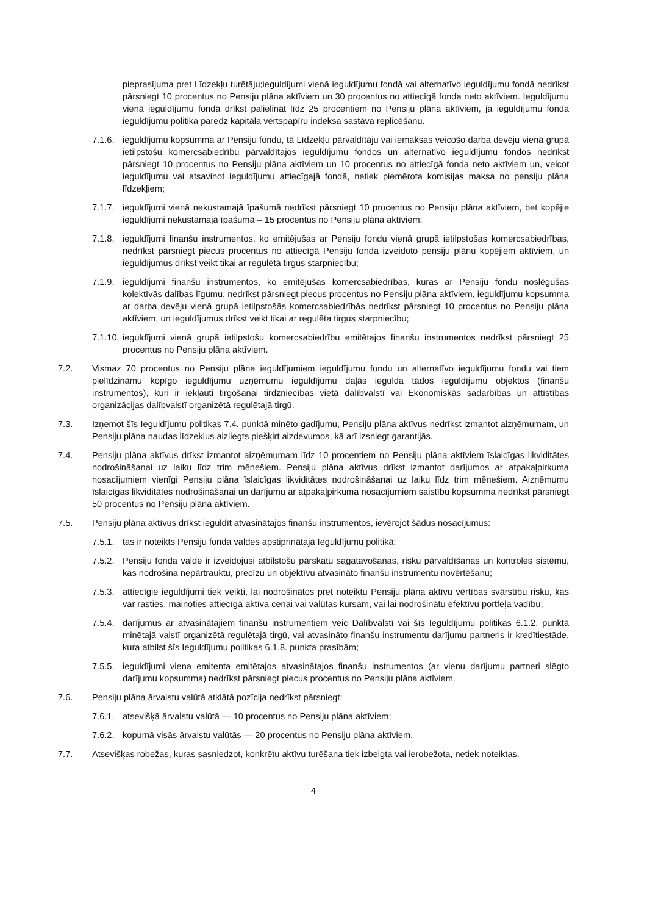pieprasījuma pret Līdzekļu turētāju;ieguldījumi vienā ieguldījumu fondā vai alternatīvo ieguldījumu fondā nedrīkst pārsniegt 10 procentus no Pensiju plāna aktīviem un 30 procentus no attiecīgā fonda neto aktīviem. Ieguldījumu vienā ieguldījumu fondā drīkst palielināt līdz 25 procentiem no Pensiju plāna aktīviem, ja ieguldījumu fonda ieguldījumu politika paredz kapitāla vērtspapīru indeksa sastāva replicēšanu.
7.1.6. ieguldījumu kopsumma ar Pensiju fondu, tā Līdzekļu pārvaldītāju vai iemaksas veicošo darba devēju vienā grupā ietilpstošu komercsabiedrību pārvaldītajos ieguldījumu fondos un alternatīvo ieguldījumu fondos nedrīkst pārsniegt 10 procentus no Pensiju plāna aktīviem un 10 procentus no attiecīgā fonda neto aktīviem un, veicot ieguldījumu vai atsavinot ieguldījumu attiecīgajā fondā, netiek piemērota komisijas maksa no pensiju plāna līdzekļiem;
7.1.7. ieguldījumi vienā nekustamajā īpašumā nedrīkst pārsniegt 10 procentus no Pensiju plāna aktīviem, bet kopējie ieguldījumi nekustamajā īpašumā – 15 procentus no Pensiju plāna aktīviem;
7.1.8. ieguldījumi finanšu instrumentos, ko emitējušas ar Pensiju fondu vienā grupā ietilpstošas komercsabiedrības, nedrīkst pārsniegt piecus procentus no attiecīgā Pensiju fonda izveidoto pensiju plānu kopējiem aktīviem, un ieguldījumus drīkst veikt tikai ar regulētā tirgus starpniecību;
7.1.9. ieguldījumi finanšu instrumentos, ko emitējušas komercsabiedrības, kuras ar Pensiju fondu noslēgušas kolektīvās dalības līgumu, nedrīkst pārsniegt piecus procentus no Pensiju plāna aktīviem, ieguldījumu kopsumma ar darba devēju vienā grupā ietilpstošās komercsabiedrībās nedrīkst pārsniegt 10 procentus no Pensiju plāna aktīviem, un ieguldījumus drīkst veikt tikai ar regulēta tirgus starpniecību;
7.1.10. ieguldījumi vienā grupā ietilpstošu komercsabiedrību emitētajos finanšu instrumentos nedrīkst pārsniegt 25 procentus no Pensiju plāna aktīviem.
7.2. Vismaz 70 procentus no Pensiju plāna ieguldījumiem ieguldījumu fondu un alternatīvo ieguldījumu fondu vai tiem pielīdzināmu kopīgo ieguldījumu uzņēmumu ieguldījumu daļās iegulda tādos ieguldījumu objektos (finanšu instrumentos), kuri ir iekļauti tirgošanai tirdzniecības vietā dalībvalstī vai Ekonomiskās sadarbības un attīstības organizācijas dalībvalstī organizētā regulētajā tirgū.
7.3. Izņemot šīs Ieguldījumu politikas 7.4. punktā minēto gadījumu, Pensiju plāna aktīvus nedrīkst izmantot aizņēmumam, un Pensiju plāna naudas līdzekļus aizliegts piešķirt aizdevumos, kā arī izsniegt garantijās.
7.4. Pensiju plāna aktīvus drīkst izmantot aizņēmumam līdz 10 procentiem no Pensiju plāna aktīviem īslaicīgas likviditātes nodrošināšanai uz laiku līdz trim mēnešiem. Pensiju plāna aktīvus drīkst izmantot darījumos ar atpakaļpirkuma nosacījumiem vienīgi Pensiju plāna īslaicīgas likviditātes nodrošināšanai uz laiku līdz trim mēnešiem. Aizņēmumu īslaicīgas likviditātes nodrošināšanai un darījumu ar atpakaļpirkuma nosacījumiem saistību kopsumma nedrīkst pārsniegt 50 procentus no Pensiju plāna aktīviem.
7.5. Pensiju plāna aktīvus drīkst ieguldīt atvasinātajos finanšu instrumentos, ievērojot šādus nosacījumus:
7.5.1. tas ir noteikts Pensiju fonda valdes apstiprinātajā Ieguldījumu politikā;
7.5.2. Pensiju fonda valde ir izveidojusi atbilstošu pārskatu sagatavošanas, risku pārvaldīšanas un kontroles sistēmu, kas nodrošina nepārtrauktu, precīzu un objektīvu atvasināto finanšu instrumentu novērtēšanu;
7.5.3. attiecīgie ieguldījumi tiek veikti, lai nodrošinātos pret noteiktu Pensiju plāna aktīvu vērtības svārstību risku, kas var rasties, mainoties attiecīgā aktīva cenai vai valūtas kursam, vai lai nodrošinātu efektīvu portfeļa vadību;
7.5.4. darījumus ar atvasinātajiem finanšu instrumentiem veic Dalībvalstī vai šīs Ieguldījumu politikas 6.1.2. punktā minētajā valstī organizētā regulētajā tirgū, vai atvasināto finanšu instrumentu darījumu partneris ir kredītiestāde, kura atbilst šīs Ieguldījumu politikas 6.1.8. punkta prasībām;
7.5.5. ieguldījumi viena emitenta emitētajos atvasinātajos finanšu instrumentos (ar vienu darījumu partneri slēgto darījumu kopsumma) nedrīkst pārsniegt piecus procentus no Pensiju plāna aktīviem.
7.6. Pensiju plāna ārvalstu valūtā atklātā pozīcija nedrīkst pārsniegt:
7.6.1. atsevišķā ārvalstu valūtā — 10 procentus no Pensiju plāna aktīviem;
7.6.2. kopumā visās ārvalstu valūtās — 20 procentus no Pensiju plāna aktīviem.
7.7. Atsevišķas robežas, kuras sasniedzot, konkrētu aktīvu turēšana tiek izbeigta vai ierobežota, netiek noteiktas.
4